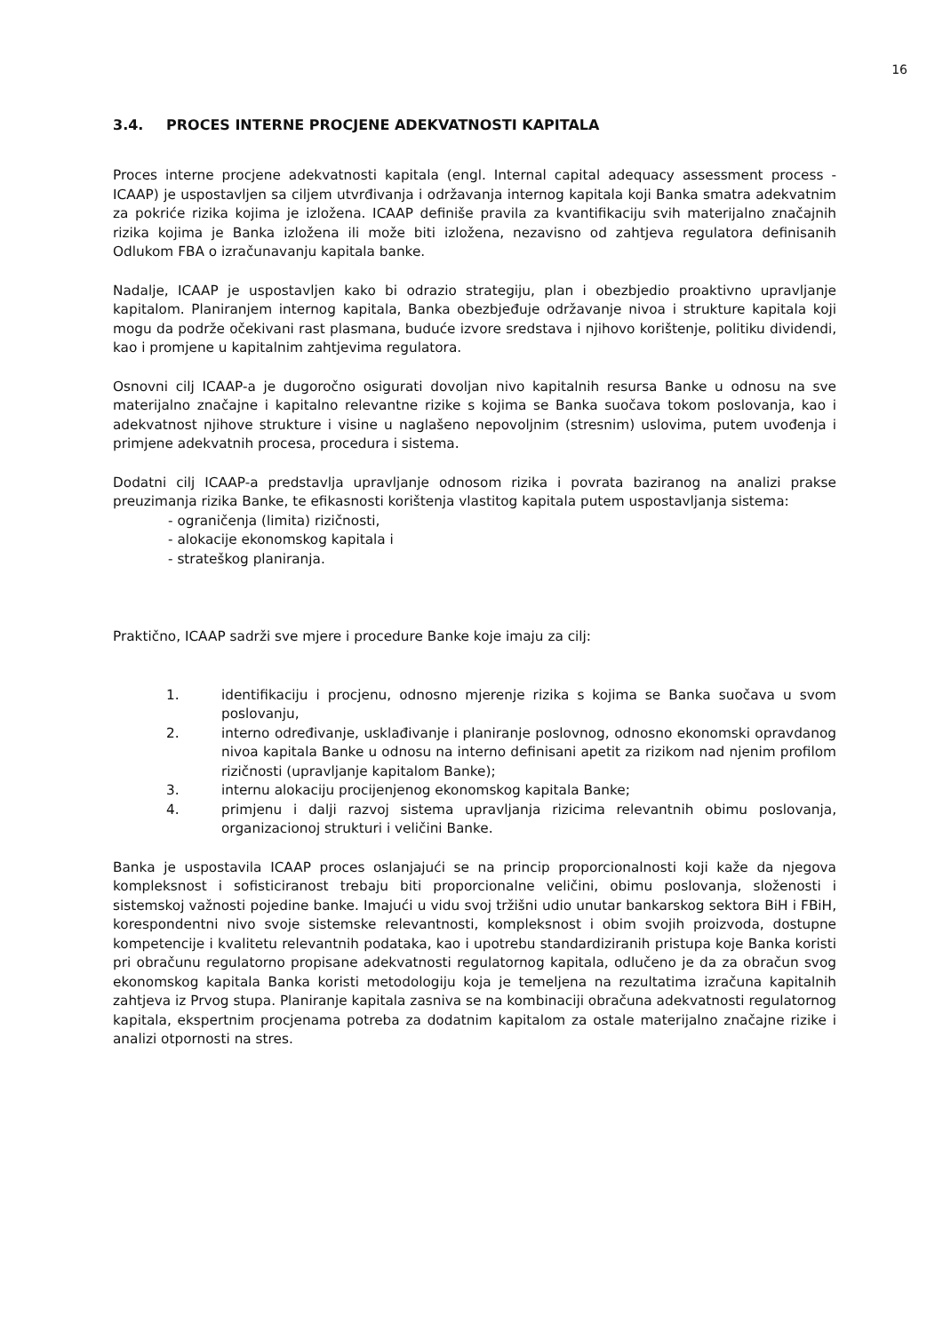16
3.4. PROCES INTERNE PROCJENE ADEKVATNOSTI KAPITALA
Proces interne procjene adekvatnosti kapitala (engl. Internal capital adequacy assessment process - ICAAP) je uspostavljen sa ciljem utvrđivanja i održavanja internog kapitala koji Banka smatra adekvatnim za pokriće rizika kojima je izložena. ICAAP definiše pravila za kvantifikaciju svih materijalno značajnih rizika kojima je Banka izložena ili može biti izložena, nezavisno od zahtjeva regulatora definisanih Odlukom FBA o izračunavanju kapitala banke.
Nadalje, ICAAP je uspostavljen kako bi odrazio strategiju, plan i obezbjedio proaktivno upravljanje kapitalom. Planiranjem internog kapitala, Banka obezbjeđuje održavanje nivoa i strukture kapitala koji mogu da podrže očekivani rast plasmana, buduće izvore sredstava i njihovo korištenje, politiku dividendi, kao i promjene u kapitalnim zahtjevima regulatora.
Osnovni cilj ICAAP-a je dugoročno osigurati dovoljan nivo kapitalnih resursa Banke u odnosu na sve materijalno značajne i kapitalno relevantne rizike s kojima se Banka suočava tokom poslovanja, kao i adekvatnost njihove strukture i visine u naglašeno nepovoljnim (stresnim) uslovima, putem uvođenja i primjene adekvatnih procesa, procedura i sistema.
Dodatni cilj ICAAP-a predstavlja upravljanje odnosom rizika i povrata baziranog na analizi prakse preuzimanja rizika Banke, te efikasnosti korištenja vlastitog kapitala putem uspostavljanja sistema:
- ograničenja (limita) rizičnosti,
- alokacije ekonomskog kapitala i
- strateškog planiranja.
Praktično, ICAAP sadrži sve mjere i procedure Banke koje imaju za cilj:
1. identifikaciju i procjenu, odnosno mjerenje rizika s kojima se Banka suočava u svom poslovanju,
2. interno određivanje, usklađivanje i planiranje poslovnog, odnosno ekonomski opravdanog nivoa kapitala Banke u odnosu na interno definisani apetit za rizikom nad njenim profilom rizičnosti (upravljanje kapitalom Banke);
3. internu alokaciju procijenjenog ekonomskog kapitala Banke;
4. primjenu i dalji razvoj sistema upravljanja rizicima relevantnih obimu poslovanja, organizacionoj strukturi i veličini Banke.
Banka je uspostavila ICAAP proces oslanjajući se na princip proporcionalnosti koji kaže da njegova kompleksnost i sofisticiranost trebaju biti proporcionalne veličini, obimu poslovanja, složenosti i sistemskoj važnosti pojedine banke. Imajući u vidu svoj tržišni udio unutar bankarskog sektora BiH i FBiH, korespondentni nivo svoje sistemske relevantnosti, kompleksnost i obim svojih proizvoda, dostupne kompetencije i kvalitetu relevantnih podataka, kao i upotrebu standardiziranih pristupa koje Banka koristi pri obračunu regulatorno propisane adekvatnosti regulatornog kapitala, odlučeno je da za obračun svog ekonomskog kapitala Banka koristi metodologiju koja je temeljena na rezultatima izračuna kapitalnih zahtjeva iz Prvog stupa. Planiranje kapitala zasniva se na kombinaciji obračuna adekvatnosti regulatornog kapitala, ekspertnim procjenama potreba za dodatnim kapitalom za ostale materijalno značajne rizike i analizi otpornosti na stres.